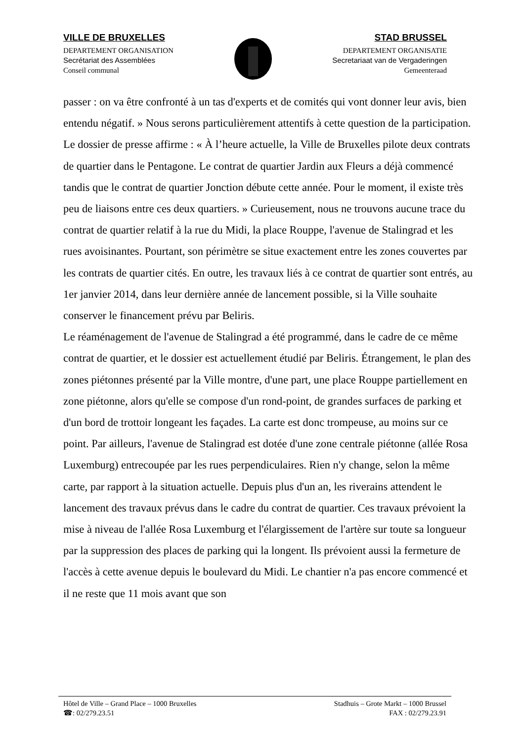VILLE DE BRUXELLES
DEPARTEMENT ORGANISATION
Secrétariat des Assemblées
Conseil communal
STAD BRUSSEL
DEPARTEMENT ORGANISATIE
Secretariaat van de Vergaderingen
Gemeenteraad
passer : on va être confronté à un tas d'experts et de comités qui vont donner leur avis, bien entendu négatif. » Nous serons particulièrement attentifs à cette question de la participation.
Le dossier de presse affirme : « À l’heure actuelle, la Ville de Bruxelles pilote deux contrats de quartier dans le Pentagone. Le contrat de quartier Jardin aux Fleurs a déjà commencé tandis que le contrat de quartier Jonction débute cette année. Pour le moment, il existe très peu de liaisons entre ces deux quartiers. » Curieusement, nous ne trouvons aucune trace du contrat de quartier relatif à la rue du Midi, la place Rouppe, l'avenue de Stalingrad et les rues avoisinantes. Pourtant, son périmètre se situe exactement entre les zones couvertes par les contrats de quartier cités. En outre, les travaux liés à ce contrat de quartier sont entrés, au 1er janvier 2014, dans leur dernière année de lancement possible, si la Ville souhaite conserver le financement prévu par Beliris.
Le réaménagement de l'avenue de Stalingrad a été programmé, dans le cadre de ce même contrat de quartier, et le dossier est actuellement étudié par Beliris. Étrangement, le plan des zones piétonnes présenté par la Ville montre, d'une part, une place Rouppe partiellement en zone piétonne, alors qu'elle se compose d'un rond-point, de grandes surfaces de parking et d'un bord de trottoir longeant les façades. La carte est donc trompeuse, au moins sur ce point. Par ailleurs, l'avenue de Stalingrad est dotée d'une zone centrale piétonne (allée Rosa Luxemburg) entrecoupée par les rues perpendiculaires. Rien n'y change, selon la même carte, par rapport à la situation actuelle. Depuis plus d'un an, les riverains attendent le lancement des travaux prévus dans le cadre du contrat de quartier. Ces travaux prévoient la mise à niveau de l'allée Rosa Luxemburg et l'élargissement de l'artère sur toute sa longueur par la suppression des places de parking qui la longent. Ils prévoient aussi la fermeture de l'accès à cette avenue depuis le boulevard du Midi. Le chantier n'a pas encore commencé et il ne reste que 11 mois avant que son
Hôtel de Ville – Grand Place – 1000 Bruxelles
☎: 02/279.23.51
Stadhuis – Grote Markt – 1000 Brussel
FAX : 02/279.23.91